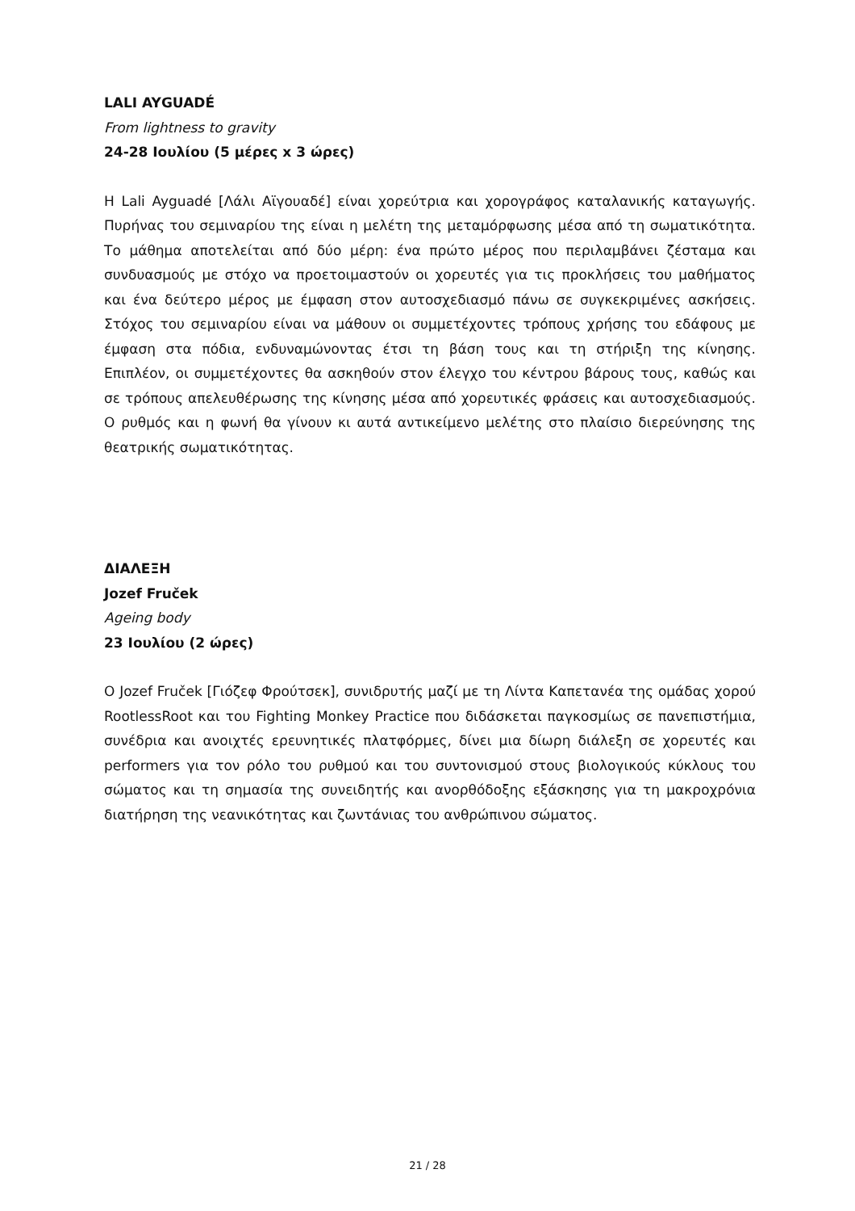LALI AYGUADÉ
From lightness to gravity
24-28 Ιουλίου (5 μέρες x 3 ώρες)
Η Lali Ayguadé [Λάλι Αϊγουαδέ] είναι χορεύτρια και χορογράφος καταλανικής καταγωγής. Πυρήνας του σεμιναρίου της είναι η μελέτη της μεταμόρφωσης μέσα από τη σωματικότητα. Το μάθημα αποτελείται από δύο μέρη: ένα πρώτο μέρος που περιλαμβάνει ζέσταμα και συνδυασμούς με στόχο να προετοιμαστούν οι χορευτές για τις προκλήσεις του μαθήματος και ένα δεύτερο μέρος με έμφαση στον αυτοσχεδιασμό πάνω σε συγκεκριμένες ασκήσεις. Στόχος του σεμιναρίου είναι να μάθουν οι συμμετέχοντες τρόπους χρήσης του εδάφους με έμφαση στα πόδια, ενδυναμώνοντας έτσι τη βάση τους και τη στήριξη της κίνησης. Επιπλέον, οι συμμετέχοντες θα ασκηθούν στον έλεγχο του κέντρου βάρους τους, καθώς και σε τρόπους απελευθέρωσης της κίνησης μέσα από χορευτικές φράσεις και αυτοσχεδιασμούς. Ο ρυθμός και η φωνή θα γίνουν κι αυτά αντικείμενο μελέτης στο πλαίσιο διερεύνησης της θεατρικής σωματικότητας.
ΔΙΑΛΕΞΗ
Jozef Fruček
Ageing body
23 Ιουλίου (2 ώρες)
Ο Jozef Fruček [Γιόζεφ Φρούτσεκ], συνιδρυτής μαζί με τη Λίντα Καπετανέα της ομάδας χορού RootlessRoot και του Fighting Monkey Practice που διδάσκεται παγκοσμίως σε πανεπιστήμια, συνέδρια και ανοιχτές ερευνητικές πλατφόρμες, δίνει μια δίωρη διάλεξη σε χορευτές και performers για τον ρόλο του ρυθμού και του συντονισμού στους βιολογικούς κύκλους του σώματος και τη σημασία της συνειδητής και ανορθόδοξης εξάσκησης για τη μακροχρόνια διατήρηση της νεανικότητας και ζωντάνιας του ανθρώπινου σώματος.
21 / 28